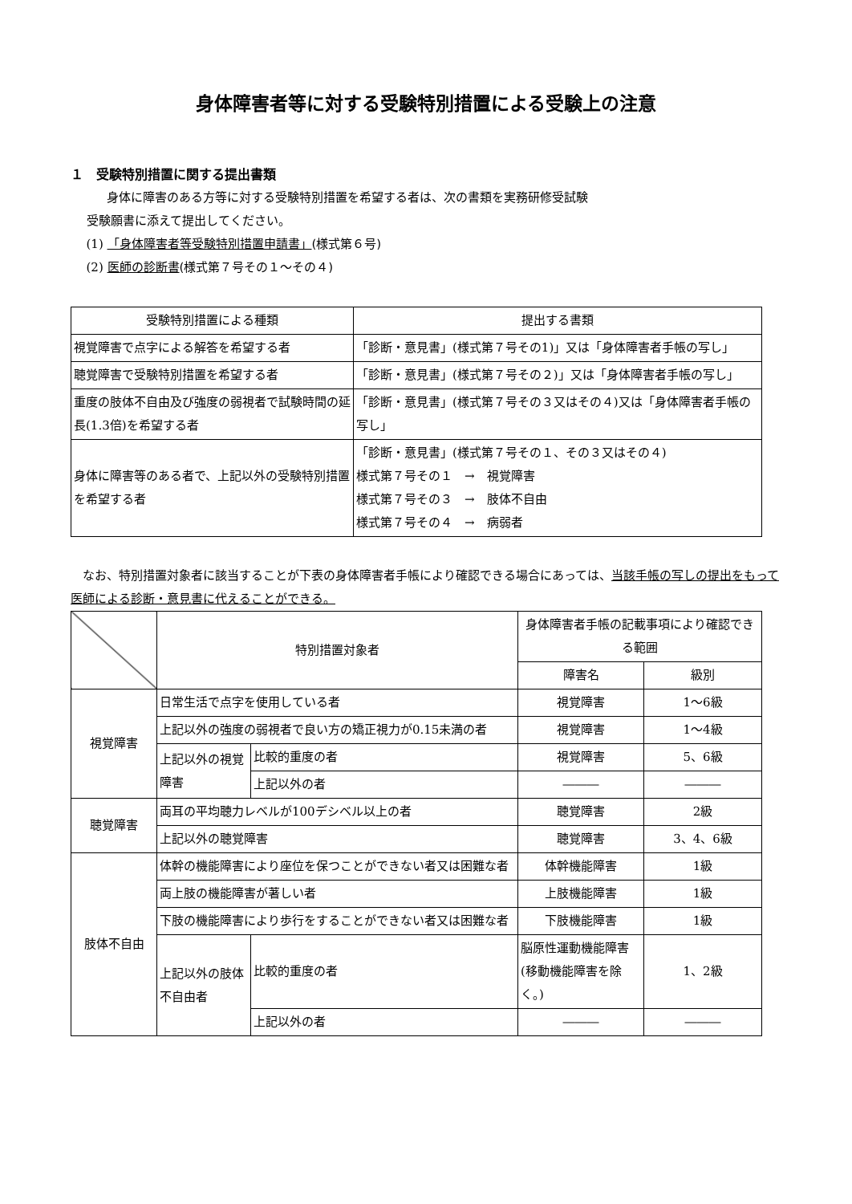身体障害者等に対する受験特別措置による受験上の注意
１　受験特別措置に関する提出書類
身体に障害のある方等に対する受験特別措置を希望する者は、次の書類を実務研修受試験
受験願書に添えて提出してください。
(1) 「身体障害者等受験特別措置申請書」(様式第６号)
(2) 医師の診断書(様式第７号その１～その４)
| 受験特別措置による種類 | 提出する書類 |
| --- | --- |
| 視覚障害で点字による解答を希望する者 | 「診断・意見書」(様式第７号その1)」又は「身体障害者手帳の写し」 |
| 聴覚障害で受験特別措置を希望する者 | 「診断・意見書」(様式第７号その２)」又は「身体障害者手帳の写し」 |
| 重度の肢体不自由及び強度の弱視者で試験時間の延長(1.3倍)を希望する者 | 「診断・意見書」(様式第７号その３又はその４)又は「身体障害者手帳の写し」 |
| 身体に障害等のある者で、上記以外の受験特別措置を希望する者 | 「診断・意見書」(様式第７号その１、その３又はその４) 様式第７号その１ → 視覚障害 様式第７号その３ → 肢体不自由 様式第７号その４ → 病弱者 |
なお、特別措置対象者に該当することが下表の身体障害者手帳により確認できる場合にあっては、当該手帳の写しの提出をもって医師による診断・意見書に代えることができる。
| | 特別措置対象者 | | 身体障害者手帳の記載事項により確認できる範囲 | |
| | | | 障害名 | 級別 |
| 視覚障害 | 日常生活で点字を使用している者 | | 視覚障害 | 1～6級 |
| | 上記以外の強度の弱視者で良い方の矯正視力が0.15未満の者 | | 視覚障害 | 1～4級 |
| | 上記以外の視覚障害 | 比較的重度の者 | 視覚障害 | 5、6級 |
| | | 上記以外の者 | ――― | ――― |
| 聴覚障害 | 両耳の平均聴力レベルが100デシベル以上の者 | | 聴覚障害 | 2級 |
| | 上記以外の聴覚障害 | | 聴覚障害 | 3、4、6級 |
| 肢体不自由 | 体幹の機能障害により座位を保つことができない者又は困難な者 | | 体幹機能障害 | 1級 |
| | 両上肢の機能障害が著しい者 | | 上肢機能障害 | 1級 |
| | 下肢の機能障害により歩行をすることができない者又は困難な者 | | 下肢機能障害 | 1級 |
| | 上記以外の肢体不自由者 | 比較的重度の者 | 脳原性運動機能障害(移動機能障害を除く。) | 1、2級 |
| | | 上記以外の者 | ――― | ――― |